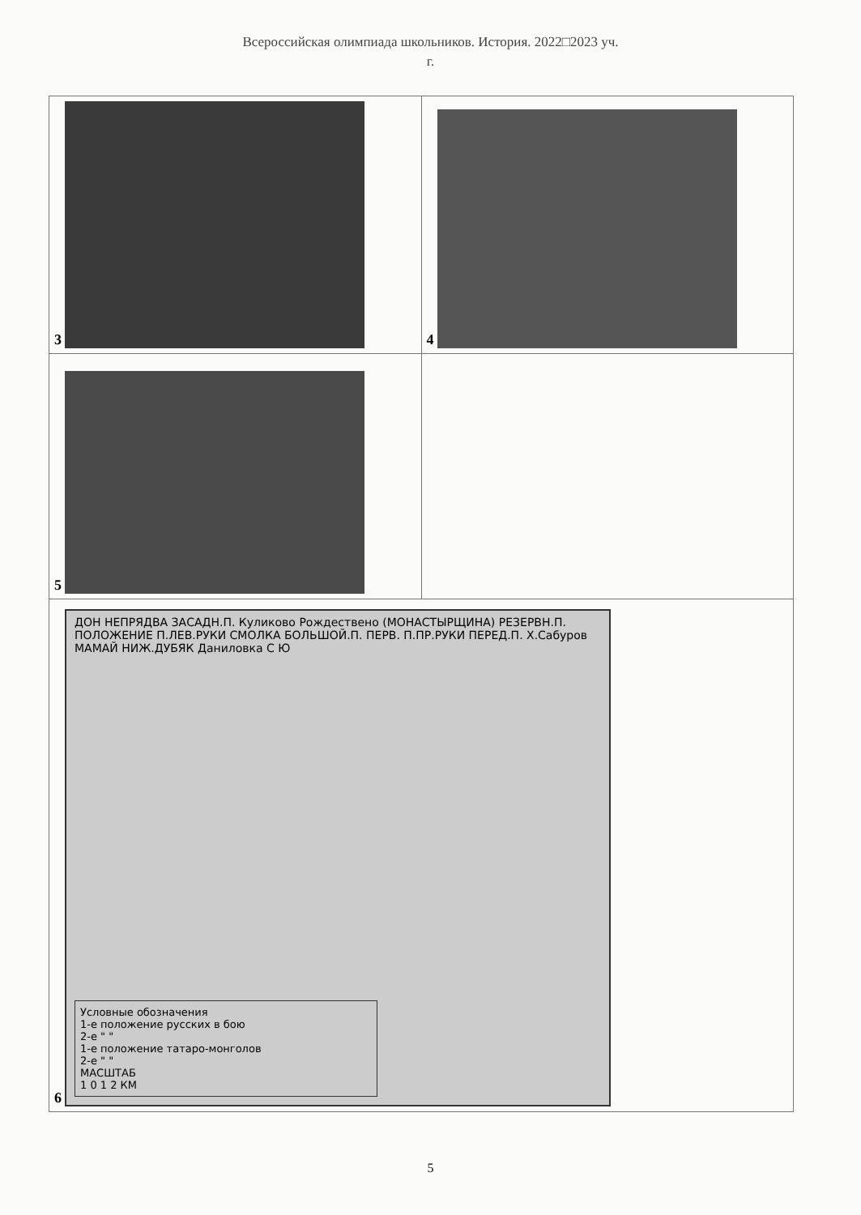Всероссийская олимпиада школьников. История. 2022□2023 уч.
г.
| 3 | 4 |
| 5 | |
| 6 ДОН НЕПРЯДВА ЗАСАДН.П. Куликово Рождествено (МОНАСТЫРЩИНА) РЕЗЕРВН.П. ПОЛОЖЕНИЕ П.ЛЕВ.РУКИ СМОЛКА БОЛЬШОЙ.П. ПЕРВ. П.ПР.РУКИ ПЕРЕД.П. Х.Сабуров МАМАЙ НИЖ.ДУБЯК Даниловка С Ю Условные обозначения 1-е положение русских в бою 2-е " " 1-е положение татаро-монголов 2-е " " МАСШТАБ 1 0 1 2 КМ | |
5